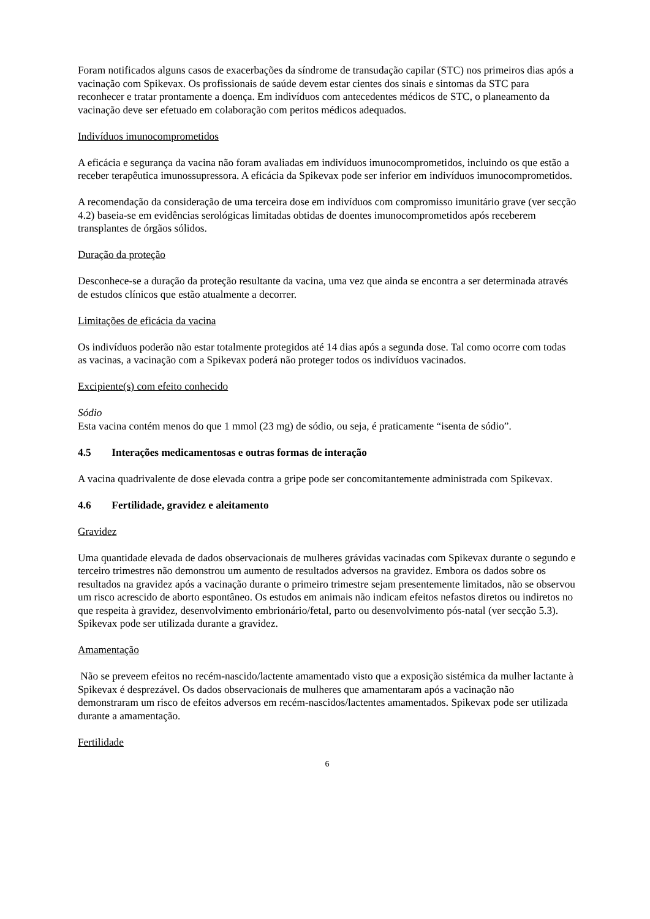Foram notificados alguns casos de exacerbações da síndrome de transudação capilar (STC) nos primeiros dias após a vacinação com Spikevax. Os profissionais de saúde devem estar cientes dos sinais e sintomas da STC para reconhecer e tratar prontamente a doença. Em indivíduos com antecedentes médicos de STC, o planeamento da vacinação deve ser efetuado em colaboração com peritos médicos adequados.
Indivíduos imunocomprometidos
A eficácia e segurança da vacina não foram avaliadas em indivíduos imunocomprometidos, incluindo os que estão a receber terapêutica imunossupressora. A eficácia da Spikevax pode ser inferior em indivíduos imunocomprometidos.
A recomendação da consideração de uma terceira dose em indivíduos com compromisso imunitário grave (ver secção 4.2) baseia-se em evidências serológicas limitadas obtidas de doentes imunocomprometidos após receberem transplantes de órgãos sólidos.
Duração da proteção
Desconhece-se a duração da proteção resultante da vacina, uma vez que ainda se encontra a ser determinada através de estudos clínicos que estão atualmente a decorrer.
Limitações de eficácia da vacina
Os indivíduos poderão não estar totalmente protegidos até 14 dias após a segunda dose. Tal como ocorre com todas as vacinas, a vacinação com a Spikevax poderá não proteger todos os indivíduos vacinados.
Excipiente(s) com efeito conhecido
Sódio
Esta vacina contém menos do que 1 mmol (23 mg) de sódio, ou seja, é praticamente “isenta de sódio”.
4.5 Interações medicamentosas e outras formas de interação
A vacina quadrivalente de dose elevada contra a gripe pode ser concomitantemente administrada com Spikevax.
4.6 Fertilidade, gravidez e aleitamento
Gravidez
Uma quantidade elevada de dados observacionais de mulheres grávidas vacinadas com Spikevax durante o segundo e terceiro trimestres não demonstrou um aumento de resultados adversos na gravidez. Embora os dados sobre os resultados na gravidez após a vacinação durante o primeiro trimestre sejam presentemente limitados, não se observou um risco acrescido de aborto espontâneo. Os estudos em animais não indicam efeitos nefastos diretos ou indiretos no que respeita à gravidez, desenvolvimento embrionário/fetal, parto ou desenvolvimento pós-natal (ver secção 5.3). Spikevax pode ser utilizada durante a gravidez.
Amamentação
Não se preveem efeitos no recém-nascido/lactente amamentado visto que a exposição sistémica da mulher lactante à Spikevax é desprezável. Os dados observacionais de mulheres que amamentaram após a vacinação não demonstraram um risco de efeitos adversos em recém-nascidos/lactentes amamentados. Spikevax pode ser utilizada durante a amamentação.
Fertilidade
6